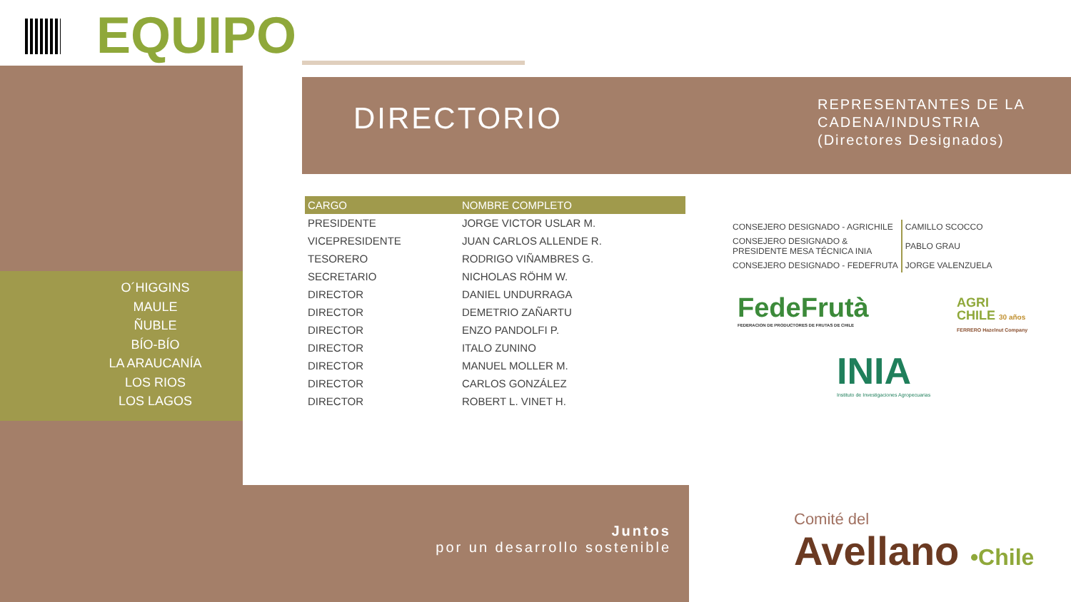EQUIPO
O´HIGGINS
MAULE
ÑUBLE
BÍO-BÍO
LA ARAUCANÍA
LOS RIOS
LOS LAGOS
DIRECTORIO
REPRESENTANTES DE LA
CADENA/INDUSTRIA
(Directores Designados)
| CARGO | NOMBRE COMPLETO |
| --- | --- |
| PRESIDENTE | JORGE VICTOR USLAR M. |
| VICEPRESIDENTE | JUAN CARLOS ALLENDE R. |
| TESORERO | RODRIGO VIÑAMBRES G. |
| SECRETARIO | NICHOLAS RÖHM W. |
| DIRECTOR | DANIEL UNDURRAGA |
| DIRECTOR | DEMETRIO ZAÑARTU |
| DIRECTOR | ENZO PANDOLFI P. |
| DIRECTOR | ITALO ZUNINO |
| DIRECTOR | MANUEL MOLLER M. |
| DIRECTOR | CARLOS GONZÁLEZ |
| DIRECTOR | ROBERT L. VINET H. |
| CONSEJERO DESIGNADO - AGRICHILE | CAMILLO SCOCCO |
| CONSEJERO DESIGNADO & PRESIDENTE MESA TÉCNICA INIA | PABLO GRAU |
| CONSEJERO DESIGNADO - FEDEFRUTA | JORGE VALENZUELA |
FedeFrutà
FEDERACION DE PRODUCTORES DE FRUTAS DE CHILE
AGRI
CHILE 30 años
FERRERO Hazelnut Company
INIA
Instituto de Investigaciones Agropecuarias
Juntos
por un desarrollo sostenible
Comité del
Avellano •Chile